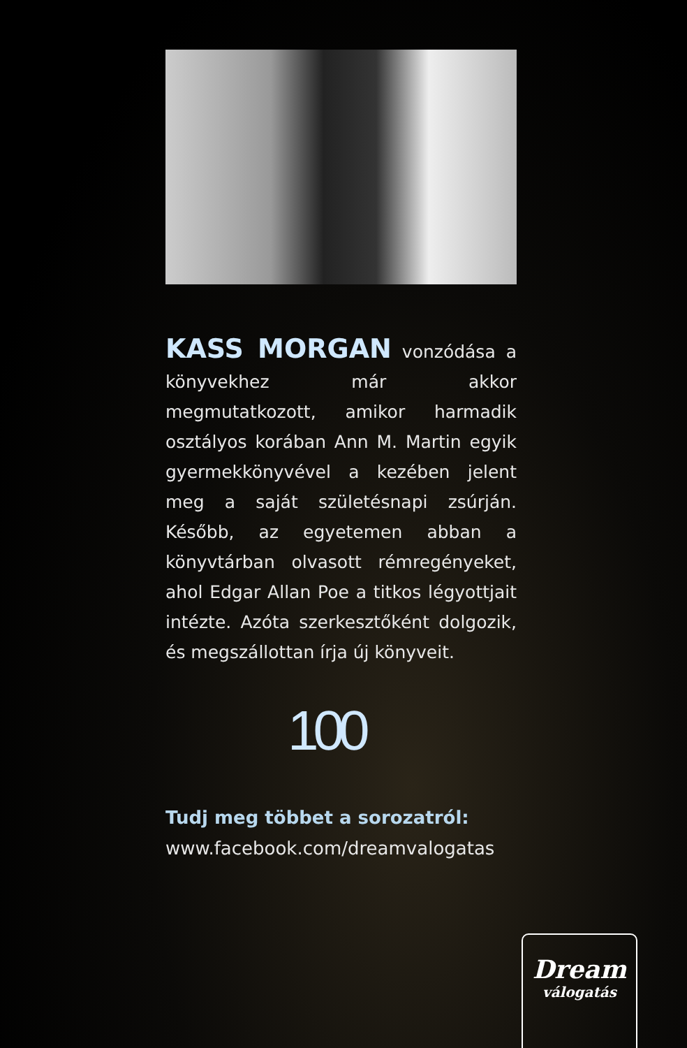KASS MORGAN vonzódása a könyvekhez már akkor megmutatkozott, amikor harmadik osztályos korában Ann M. Martin egyik gyermekkönyvével a kezében jelent meg a saját születésnapi zsúrján. Később, az egyetemen abban a könyvtárban olvasott rémregényeket, ahol Edgar Allan Poe a titkos légyottjait intézte. Azóta szerkesztőként dolgozik, és megszállottan írja új könyveit.
100
Tudj meg többet a sorozatról:
www.facebook.com/dreamvalogatas
Dream
válogatás